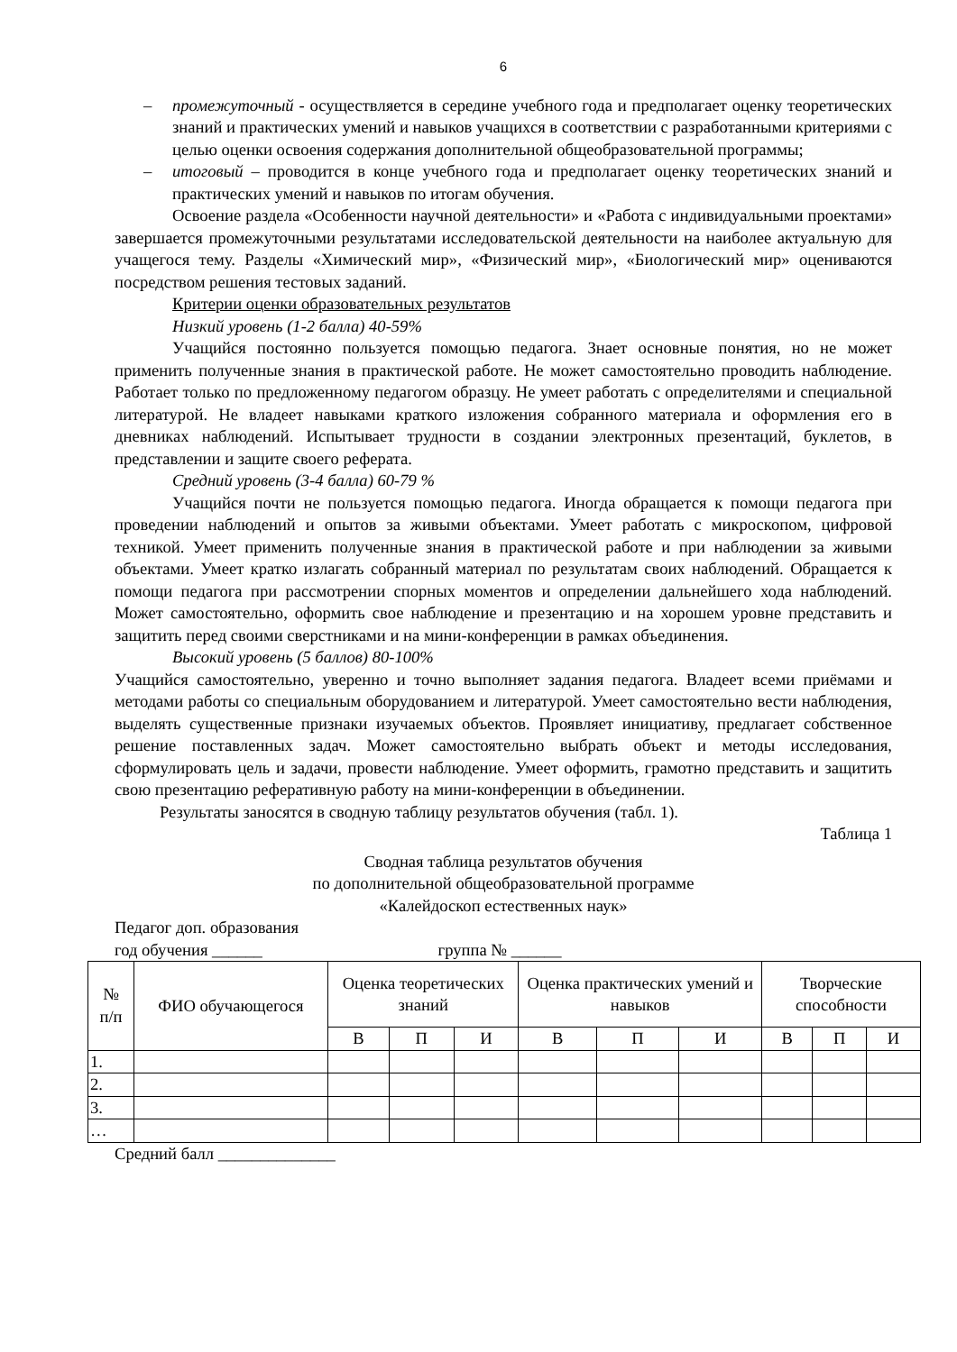6
– промежуточный - осуществляется в середине учебного года и предполагает оценку теоретических знаний и практических умений и навыков учащихся в соответствии с разработанными критериями с целью оценки освоения содержания дополнительной общеобразовательной программы;
– итоговый – проводится в конце учебного года и предполагает оценку теоретических знаний и практических умений и навыков по итогам обучения.
Освоение раздела «Особенности научной деятельности» и «Работа с индивидуальными проектами» завершается промежуточными результатами исследовательской деятельности на наиболее актуальную для учащегося тему. Разделы «Химический мир», «Физический мир», «Биологический мир» оцениваются посредством решения тестовых заданий.
Критерии оценки образовательных результатов
Низкий уровень (1-2 балла) 40-59%
Учащийся постоянно пользуется помощью педагога. Знает основные понятия, но не может применить полученные знания в практической работе. Не может самостоятельно проводить наблюдение. Работает только по предложенному педагогом образцу. Не умеет работать с определителями и специальной литературой. Не владеет навыками краткого изложения собранного материала и оформления его в дневниках наблюдений. Испытывает трудности в создании электронных презентаций, буклетов, в представлении и защите своего реферата.
Средний уровень (3-4 балла) 60-79 %
Учащийся почти не пользуется помощью педагога. Иногда обращается к помощи педагога при проведении наблюдений и опытов за живыми объектами. Умеет работать с микроскопом, цифровой техникой. Умеет применить полученные знания в практической работе и при наблюдении за живыми объектами. Умеет кратко излагать собранный материал по результатам своих наблюдений. Обращается к помощи педагога при рассмотрении спорных моментов и определении дальнейшего хода наблюдений. Может самостоятельно, оформить свое наблюдение и презентацию и на хорошем уровне представить и защитить перед своими сверстниками и на мини-конференции в рамках объединения.
Высокий уровень (5 баллов) 80-100%
Учащийся самостоятельно, уверенно и точно выполняет задания педагога. Владеет всеми приёмами и методами работы со специальным оборудованием и литературой. Умеет самостоятельно вести наблюдения, выделять существенные признаки изучаемых объектов. Проявляет инициативу, предлагает собственное решение поставленных задач. Может самостоятельно выбрать объект и методы исследования, сформулировать цель и задачи, провести наблюдение. Умеет оформить, грамотно представить и защитить свою презентацию реферативную работу на мини-конференции в объединении.
Результаты заносятся в сводную таблицу результатов обучения (табл. 1).
Таблица 1
Сводная таблица результатов обучения
по дополнительной общеобразовательной программе
«Калейдоскоп естественных наук»
Педагог доп. образования
год обучения ______ группа № ______
| № п/п | ФИО обучающегося | Оценка теоретических знаний | | | Оценка практических умений и навыков | | | Творческие способности | | |
| --- | --- | --- | --- | --- | --- | --- | --- | --- | --- | --- |
| | | В | П | И | В | П | И | В | П | И |
| 1. | | | | | | | | | | |
| 2. | | | | | | | | | | |
| 3. | | | | | | | | | | |
| … | | | | | | | | | | |
Средний балл ______________